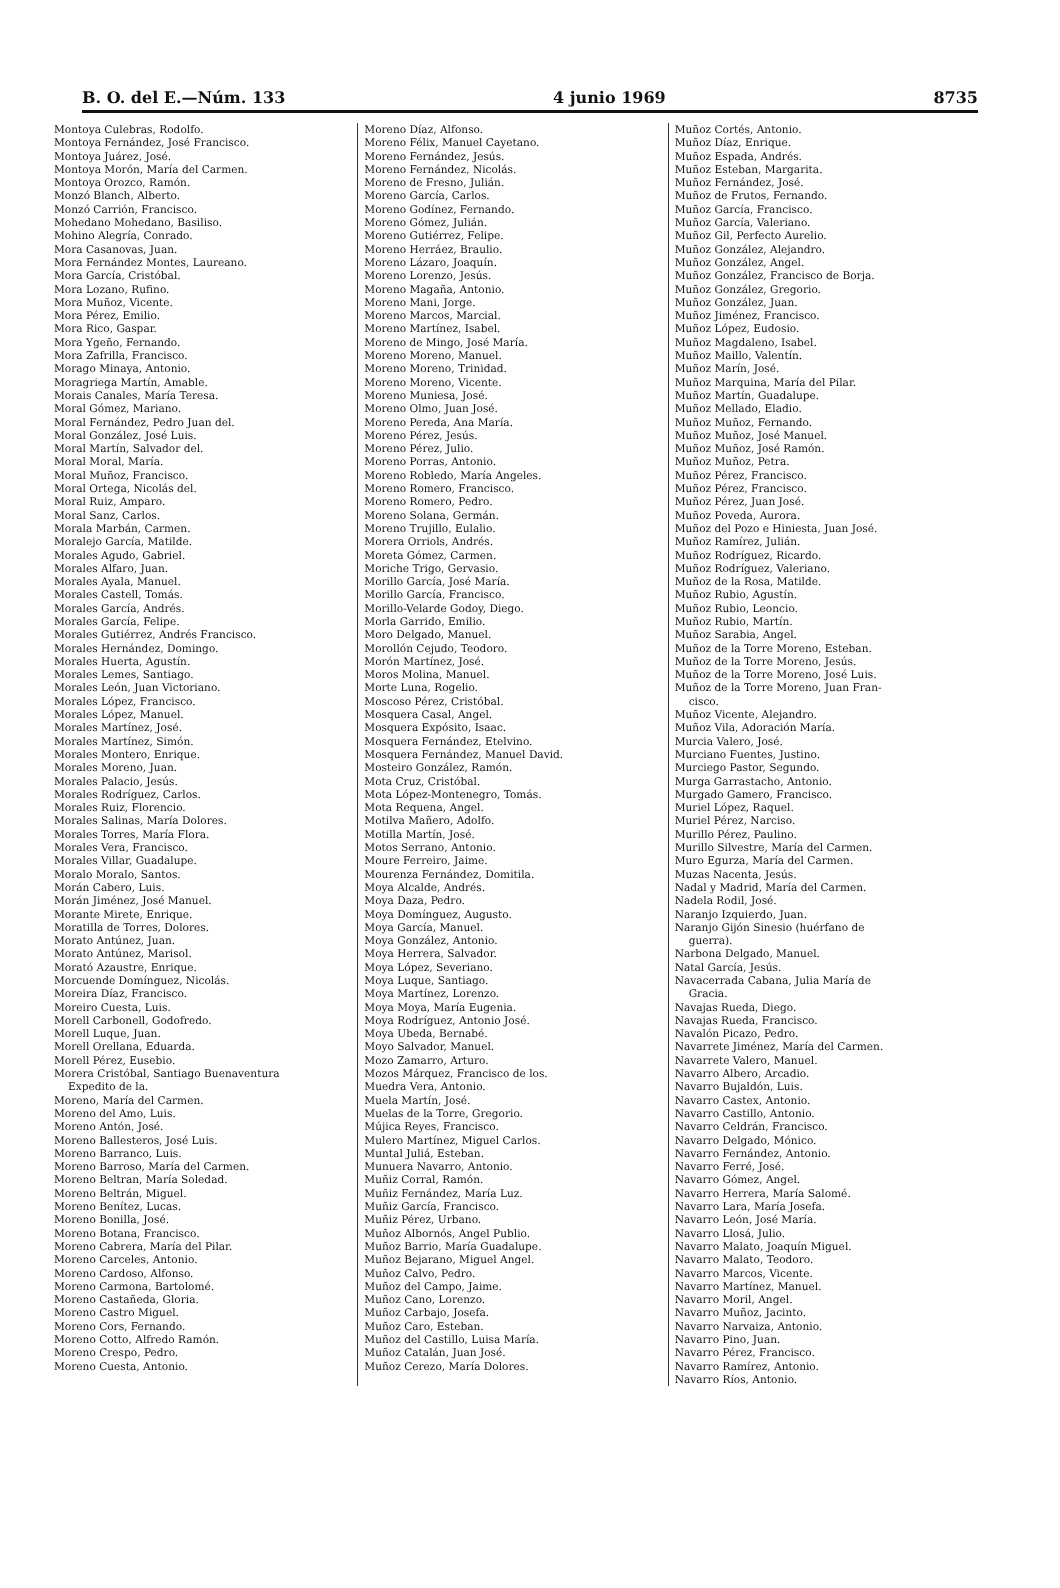B. O. del E.—Núm. 133 4 junio 1969 8735
Montoya Culebras, Rodolfo.
Montoya Fernández, José Francisco.
Montoya Juárez, José.
Montoya Morón, María del Carmen.
Montoya Orozco, Ramón.
Monzó Blanch, Alberto.
Monzó Carrión, Francisco.
Mohedano Mohedano, Basiliso.
Mohino Alegría, Conrado.
Mora Casanovas, Juan.
Mora Fernández Montes, Laureano.
Mora García, Cristóbal.
Mora Lozano, Rufino.
Mora Muñoz, Vicente.
Mora Pérez, Emilio.
Mora Rico, Gaspar.
Mora Ygeño, Fernando.
Mora Zafrilla, Francisco.
Morago Minaya, Antonio.
Moragriega Martín, Amable.
Morais Canales, María Teresa.
Moral Gómez, Mariano.
Moral Fernández, Pedro Juan del.
Moral González, José Luis.
Moral Martín, Salvador del.
Moral Moral, María.
Moral Muñoz, Francisco.
Moral Ortega, Nicolás del.
Moral Ruiz, Amparo.
Moral Sanz, Carlos.
Morala Marbán, Carmen.
Moralejo García, Matilde.
Morales Agudo, Gabriel.
Morales Alfaro, Juan.
Morales Ayala, Manuel.
Morales Castell, Tomás.
Morales García, Andrés.
Morales García, Felipe.
Morales Gutiérrez, Andrés Francisco.
Morales Hernández, Domingo.
Morales Huerta, Agustín.
Morales Lemes, Santiago.
Morales León, Juan Victoriano.
Morales López, Francisco.
Morales López, Manuel.
Morales Martínez, José.
Morales Martínez, Simón.
Morales Montero, Enrique.
Morales Moreno, Juan.
Morales Palacio, Jesús.
Morales Rodríguez, Carlos.
Morales Ruiz, Florencio.
Morales Salinas, María Dolores.
Morales Torres, María Flora.
Morales Vera, Francisco.
Morales Villar, Guadalupe.
Moralo Moralo, Santos.
Morán Cabero, Luis.
Morán Jiménez, José Manuel.
Morante Mirete, Enrique.
Moratilla de Torres, Dolores.
Morato Antúnez, Juan.
Morato Antúnez, Marisol.
Morató Azaustre, Enrique.
Morcuende Domínguez, Nicolás.
Moreira Díaz, Francisco.
Moreiro Cuesta, Luis.
Morell Carbonell, Godofredo.
Morell Luque, Juan.
Morell Orellana, Eduarda.
Morell Pérez, Eusebio.
Morera Cristóbal, Santiago Buenaventura
Expedito de la.
Moreno, María del Carmen.
Moreno del Amo, Luis.
Moreno Antón, José.
Moreno Ballesteros, José Luis.
Moreno Barranco, Luis.
Moreno Barroso, María del Carmen.
Moreno Beltran, María Soledad.
Moreno Beltrán, Miguel.
Moreno Benítez, Lucas.
Moreno Bonilla, José.
Moreno Botana, Francisco.
Moreno Cabrera, María del Pilar.
Moreno Carceles, Antonio.
Moreno Cardoso, Alfonso.
Moreno Carmona, Bartolomé.
Moreno Castañeda, Gloria.
Moreno Castro Miguel.
Moreno Cors, Fernando.
Moreno Cotto, Alfredo Ramón.
Moreno Crespo, Pedro.
Moreno Cuesta, Antonio.
Moreno Díaz, Alfonso.
Moreno Félix, Manuel Cayetano.
Moreno Fernández, Jesús.
Moreno Fernández, Nicolás.
Moreno de Fresno, Julián.
Moreno García, Carlos.
Moreno Godínez, Fernando.
Moreno Gómez, Julián.
Moreno Gutiérrez, Felipe.
Moreno Herráez, Braulio.
Moreno Lázaro, Joaquín.
Moreno Lorenzo, Jesús.
Moreno Magaña, Antonio.
Moreno Mani, Jorge.
Moreno Marcos, Marcial.
Moreno Martínez, Isabel.
Moreno de Mingo, José María.
Moreno Moreno, Manuel.
Moreno Moreno, Trinidad.
Moreno Moreno, Vicente.
Moreno Muniesa, José.
Moreno Olmo, Juan José.
Moreno Pereda, Ana María.
Moreno Pérez, Jesús.
Moreno Pérez, Julio.
Moreno Porras, Antonio.
Moreno Robledo, María Angeles.
Moreno Romero, Francisco.
Moreno Romero, Pedro.
Moreno Solana, Germán.
Moreno Trujillo, Eulalio.
Morera Orriols, Andrés.
Moreta Gómez, Carmen.
Moriche Trigo, Gervasio.
Morillo García, José María.
Morillo García, Francisco.
Morillo-Velarde Godoy, Diego.
Morla Garrido, Emilio.
Moro Delgado, Manuel.
Morollón Cejudo, Teodoro.
Morón Martínez, José.
Moros Molina, Manuel.
Morte Luna, Rogelio.
Moscoso Pérez, Cristóbal.
Mosquera Casal, Angel.
Mosquera Expósito, Isaac.
Mosquera Fernández, Etelvino.
Mosquera Fernández, Manuel David.
Mosteiro González, Ramón.
Mota Cruz, Cristóbal.
Mota López-Montenegro, Tomás.
Mota Requena, Angel.
Motilva Mañero, Adolfo.
Motilla Martín, José.
Motos Serrano, Antonio.
Moure Ferreiro, Jaime.
Mourenza Fernández, Domitila.
Moya Alcalde, Andrés.
Moya Daza, Pedro.
Moya Domínguez, Augusto.
Moya García, Manuel.
Moya González, Antonio.
Moya Herrera, Salvador.
Moya López, Severiano.
Moya Luque, Santiago.
Moya Martínez, Lorenzo.
Moya Moya, María Eugenia.
Moya Rodríguez, Antonio José.
Moya Ubeda, Bernabé.
Moyo Salvador, Manuel.
Mozo Zamarro, Arturo.
Mozos Márquez, Francisco de los.
Muedra Vera, Antonio.
Muela Martín, José.
Muelas de la Torre, Gregorio.
Mújica Reyes, Francisco.
Mulero Martínez, Miguel Carlos.
Muntal Juliá, Esteban.
Munuera Navarro, Antonio.
Muñiz Corral, Ramón.
Muñiz Fernández, María Luz.
Muñiz García, Francisco.
Muñiz Pérez, Urbano.
Muñoz Albornós, Angel Publio.
Muñoz Barrio, María Guadalupe.
Muñoz Bejarano, Miguel Angel.
Muñoz Calvo, Pedro.
Muñoz del Campo, Jaime.
Muñoz Cano, Lorenzo.
Muñoz Carbajo, Josefa.
Muñoz Caro, Esteban.
Muñoz del Castillo, Luisa María.
Muñoz Catalán, Juan José.
Muñoz Cerezo, María Dolores.
Muñoz Cortés, Antonio.
Muñoz Díaz, Enrique.
Muñoz Espada, Andrés.
Muñoz Esteban, Margarita.
Muñoz Fernández, José.
Muñoz de Frutos, Fernando.
Muñoz García, Francisco.
Muñoz García, Valeriano.
Muñoz Gil, Perfecto Aurelio.
Muñoz González, Alejandro.
Muñoz González, Angel.
Muñoz González, Francisco de Borja.
Muñoz González, Gregorio.
Muñoz González, Juan.
Muñoz Jiménez, Francisco.
Muñoz López, Eudosio.
Muñoz Magdaleno, Isabel.
Muñoz Maillo, Valentín.
Muñoz Marín, José.
Muñoz Marquina, María del Pilar.
Muñoz Martín, Guadalupe.
Muñoz Mellado, Eladio.
Muñoz Muñoz, Fernando.
Muñoz Muñoz, José Manuel.
Muñoz Muñoz, José Ramón.
Muñoz Muñoz, Petra.
Muñoz Pérez, Francisco.
Muñoz Pérez, Francisco.
Muñoz Pérez, Juan José.
Muñoz Poveda, Aurora.
Muñoz del Pozo e Hiniesta, Juan José.
Muñoz Ramírez, Julián.
Muñoz Rodríguez, Ricardo.
Muñoz Rodríguez, Valeriano.
Muñoz de la Rosa, Matilde.
Muñoz Rubio, Agustín.
Muñoz Rubio, Leoncio.
Muñoz Rubio, Martín.
Muñoz Sarabia, Angel.
Muñoz de la Torre Moreno, Esteban.
Muñoz de la Torre Moreno, Jesús.
Muñoz de la Torre Moreno, José Luis.
Muñoz de la Torre Moreno, Juan Fran-
cisco.
Muñoz Vicente, Alejandro.
Muñoz Vila, Adoración María.
Murcia Valero, José.
Murciano Fuentes, Justino.
Murciego Pastor, Segundo.
Murga Garrastacho, Antonio.
Murgado Gamero, Francisco.
Muriel López, Raquel.
Muriel Pérez, Narciso.
Murillo Pérez, Paulino.
Murillo Silvestre, María del Carmen.
Muro Egurza, María del Carmen.
Muzas Nacenta, Jesús.
Nadal y Madrid, María del Carmen.
Nadela Rodil, José.
Naranjo Izquierdo, Juan.
Naranjo Gijón Sinesio (huérfano de
guerra).
Narbona Delgado, Manuel.
Natal García, Jesús.
Navacerrada Cabana, Julia María de
Gracia.
Navajas Rueda, Diego.
Navajas Rueda, Francisco.
Navalón Picazo, Pedro.
Navarrete Jiménez, María del Carmen.
Navarrete Valero, Manuel.
Navarro Albero, Arcadio.
Navarro Bujaldón, Luis.
Navarro Castex, Antonio.
Navarro Castillo, Antonio.
Navarro Celdrán, Francisco.
Navarro Delgado, Mónico.
Navarro Fernández, Antonio.
Navarro Ferré, José.
Navarro Gómez, Angel.
Navarro Herrera, María Salomé.
Navarro Lara, María Josefa.
Navarro León, José María.
Navarro Llosá, Julio.
Navarro Malato, Joaquín Miguel.
Navarro Malato, Teodoro.
Navarro Marcos, Vicente.
Navarro Martínez, Manuel.
Navarro Moril, Angel.
Navarro Muñoz, Jacinto.
Navarro Narvaiza, Antonio.
Navarro Pino, Juan.
Navarro Pérez, Francisco.
Navarro Ramírez, Antonio.
Navarro Ríos, Antonio.